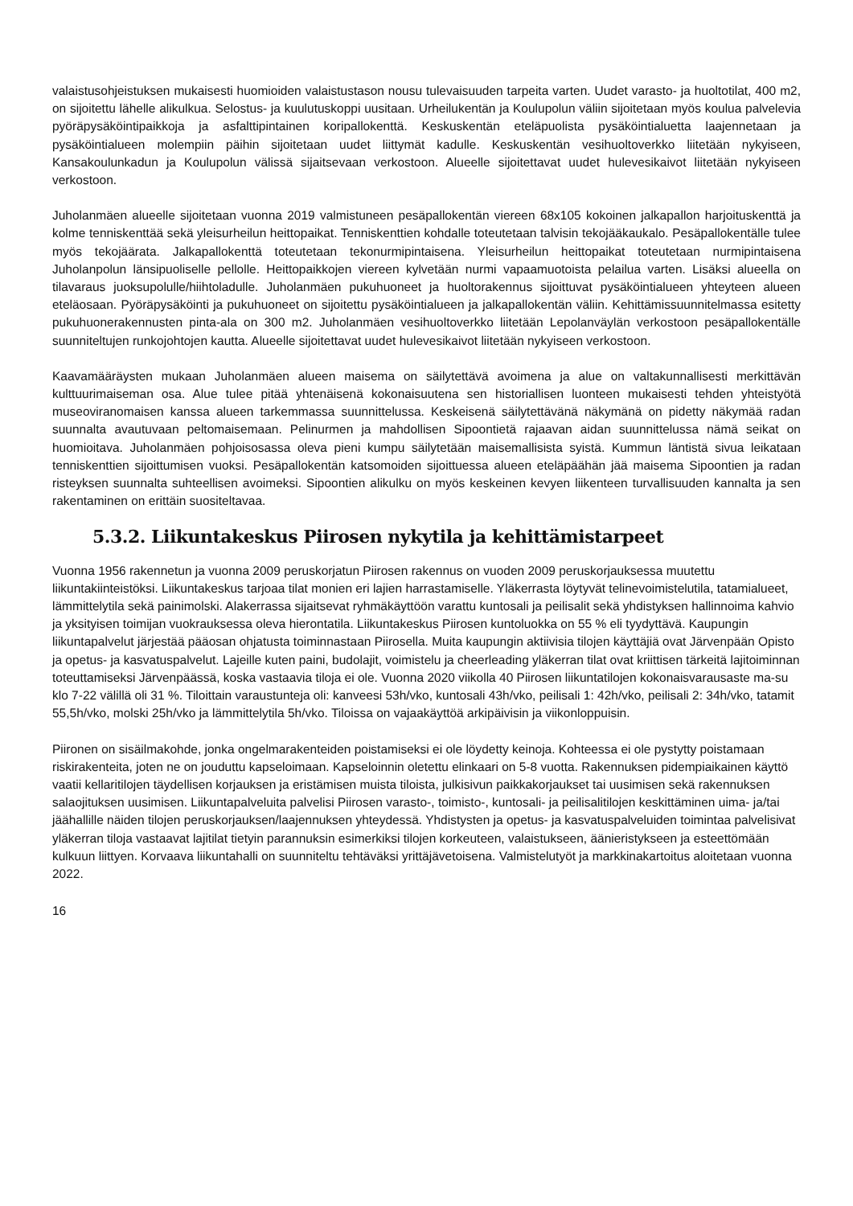valaistusohjeistuksen mukaisesti huomioiden valaistustason nousu tulevaisuuden tarpeita varten. Uudet varasto- ja huoltotilat, 400 m2, on sijoitettu lähelle alikulkua. Selostus- ja kuulutuskoppi uusitaan. Urheilukentän ja Koulupolun väliin sijoitetaan myös koulua palvelevia pyöräpysäköintipaikkoja ja asfalttipintainen koripallokenttä. Keskuskentän eteläpuolista pysäköintialuetta laajennetaan ja pysäköintialueen molempiin päihin sijoitetaan uudet liittymät kadulle. Keskuskentän vesihuoltoverkko liitetään nykyiseen, Kansakoulunkadun ja Koulupolun välissä sijaitsevaan verkostoon. Alueelle sijoitettavat uudet hulevesikaivot liitetään nykyiseen verkostoon.
Juholanmäen alueelle sijoitetaan vuonna 2019 valmistuneen pesäpallokentän viereen 68x105 kokoinen jalkapallon harjoituskenttä ja kolme tenniskenttää sekä yleisurheilun heittopaikat. Tenniskenttien kohdalle toteutetaan talvisin tekojääkaukalo. Pesäpallokentälle tulee myös tekojäärata. Jalkapallokenttä toteutetaan tekonurmipintaisena. Yleisurheilun heittopaikat toteutetaan nurmipintaisena Juholanpolun länsipuoliselle pellolle. Heittopaikkojen viereen kylvetään nurmi vapaamuotoista pelailua varten. Lisäksi alueella on tilavaraus juoksupolulle/hiihtoladulle. Juholanmäen pukuhuoneet ja huoltorakennus sijoittuvat pysäköintialueen yhteyteen alueen eteläosaan. Pyöräpysäköinti ja pukuhuoneet on sijoitettu pysäköintialueen ja jalkapallokentän väliin. Kehittämissuunnitelmassa esitetty pukuhuonerakennusten pinta-ala on 300 m2. Juholanmäen vesihuoltoverkko liitetään Lepolanväylän verkostoon pesäpallokentälle suunniteltujen runkojohtojen kautta. Alueelle sijoitettavat uudet hulevesikaivot liitetään nykyiseen verkostoon.
Kaavamääräysten mukaan Juholanmäen alueen maisema on säilytettävä avoimena ja alue on valtakunnallisesti merkittävän kulttuurimaiseman osa. Alue tulee pitää yhtenäisenä kokonaisuutena sen historiallisen luonteen mukaisesti tehden yhteistyötä museoviranomaisen kanssa alueen tarkemmassa suunnittelussa. Keskeisenä säilytettävänä näkymänä on pidetty näkymää radan suunnalta avautuvaan peltomaisemaan. Pelinurmen ja mahdollisen Sipoontietä rajaavan aidan suunnittelussa nämä seikat on huomioitava. Juholanmäen pohjoisosassa oleva pieni kumpu säilytetään maisemallisista syistä. Kummun läntistä sivua leikataan tenniskenttien sijoittumisen vuoksi. Pesäpallokentän katsomoiden sijoittuessa alueen eteläpäähän jää maisema Sipoontien ja radan risteyksen suunnalta suhteellisen avoimeksi. Sipoontien alikulku on myös keskeinen kevyen liikenteen turvallisuuden kannalta ja sen rakentaminen on erittäin suositeltavaa.
5.3.2. Liikuntakeskus Piirosen nykytila ja kehittämistarpeet
Vuonna 1956 rakennetun ja vuonna 2009 peruskorjatun Piirosen rakennus on vuoden 2009 peruskorjauksessa muutettu liikuntakiinteistöksi. Liikuntakeskus tarjoaa tilat monien eri lajien harrastamiselle. Yläkerrasta löytyvät telinevoimistelutila, tatamialueet, lämmittelytila sekä painimolski. Alakerrassa sijaitsevat ryhmäkäyttöön varattu kuntosali ja peilisalit sekä yhdistyksen hallinnoima kahvio ja yksityisen toimijan vuokrauksessa oleva hierontatila. Liikuntakeskus Piirosen kuntoluokka on 55 % eli tyydyttävä. Kaupungin liikuntapalvelut järjestää pääosan ohjatusta toiminnastaan Piirosella. Muita kaupungin aktiivisia tilojen käyttäjiä ovat Järvenpään Opisto ja opetus- ja kasvatuspalvelut. Lajeille kuten paini, budolajit, voimistelu ja cheerleading yläkerran tilat ovat kriittisen tärkeitä lajitoiminnan toteuttamiseksi Järvenpäässä, koska vastaavia tiloja ei ole. Vuonna 2020 viikolla 40 Piirosen liikuntatilojen kokonaisvarausaste ma-su klo 7-22 välillä oli 31 %. Tiloittain varaustunteja oli: kanveesi 53h/vko, kuntosali 43h/vko, peilisali 1: 42h/vko, peilisali 2: 34h/vko, tatamit 55,5h/vko, molski 25h/vko ja lämmittelytila 5h/vko. Tiloissa on vajaakäyttöä arkipäivisin ja viikonloppuisin.
Piironen on sisäilmakohde, jonka ongelmarakenteiden poistamiseksi ei ole löydetty keinoja. Kohteessa ei ole pystytty poistamaan riskirakenteita, joten ne on jouduttu kapseloimaan. Kapseloinnin oletettu elinkaari on 5-8 vuotta. Rakennuksen pidempiaikainen käyttö vaatii kellaritilojen täydellisen korjauksen ja eristämisen muista tiloista, julkisivun paikkakorjaukset tai uusimisen sekä rakennuksen salaojituksen uusimisen. Liikuntapalveluita palvelisi Piirosen varasto-, toimisto-, kuntosali- ja peilisalitilojen keskittäminen uima- ja/tai jäähallille näiden tilojen peruskorjauksen/laajennuksen yhteydessä. Yhdistysten ja opetus- ja kasvatuspalveluiden toimintaa palvelisivat yläkerran tiloja vastaavat lajitilat tietyin parannuksin esimerkiksi tilojen korkeuteen, valaistukseen, äänieristykseen ja esteettömään kulkuun liittyen. Korvaava liikuntahalli on suunniteltu tehtäväksi yrittäjävetoisena. Valmistelutyöt ja markkinakartoitus aloitetaan vuonna 2022.
16